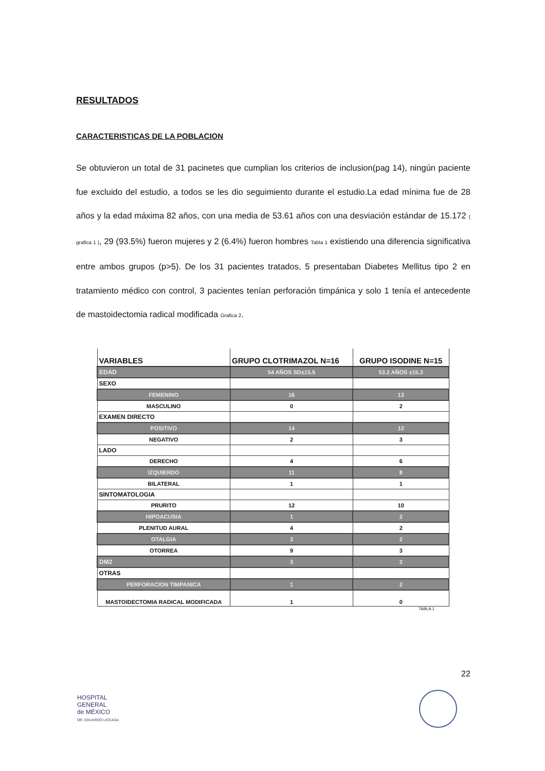RESULTADOS
CARACTERISTICAS DE LA POBLACION
Se obtuvieron un total de 31 pacinetes que cumplian los criterios de inclusion(pag 14), ningún paciente fue excluido del estudio, a todos se les dio seguimiento durante el estudio.La edad mínima fue de 28 años y la edad máxima 82 años, con una media de 53.61 años con una desviación estándar de 15.172 ( grafica 1 ), 29 (93.5%) fueron mujeres y 2 (6.4%) fueron hombres Tabla 1 existiendo una diferencia significativa entre ambos grupos (p>5). De los 31 pacientes tratados, 5 presentaban Diabetes Mellitus tipo 2 en tratamiento médico con control, 3 pacientes tenían perforación timpánica y solo 1 tenía el antecedente de mastoidectomia radical modificada Grafica 2.
| VARIABLES | GRUPO CLOTRIMAZOL N=16 | GRUPO ISODINE N=15 |
| --- | --- | --- |
| EDAD | 54 AÑOS SD±15.5 | 53.2 AÑOS ±15.3 |
| SEXO | | |
| FEMENINO | 16 | 13 |
| MASCULINO | 0 | 2 |
| EXAMEN DIRECTO | | |
| POSITIVO | 14 | 12 |
| NEGATIVO | 2 | 3 |
| LADO | | |
| DERECHO | 4 | 6 |
| IZQUIERDO | 11 | 8 |
| BILATERAL | 1 | 1 |
| SINTOMATOLOGIA | | |
| PRURITO | 12 | 10 |
| HIPOACUSIA | 1 | 2 |
| PLENITUD AURAL | 4 | 2 |
| OTALGIA | 3 | 2 |
| OTORREA | 9 | 3 |
| DM2 | 3 | 2 |
| OTRAS | | |
| PERFORACION TIMPANICA | 1 | 2 |
| MASTOIDECTOMIA RADICAL MODIFICADA | 1 | 0 |
TABLA 1
22
HOSPITAL
GENERAL
de MÉXICO
DR. EDUARDO LICEAGA